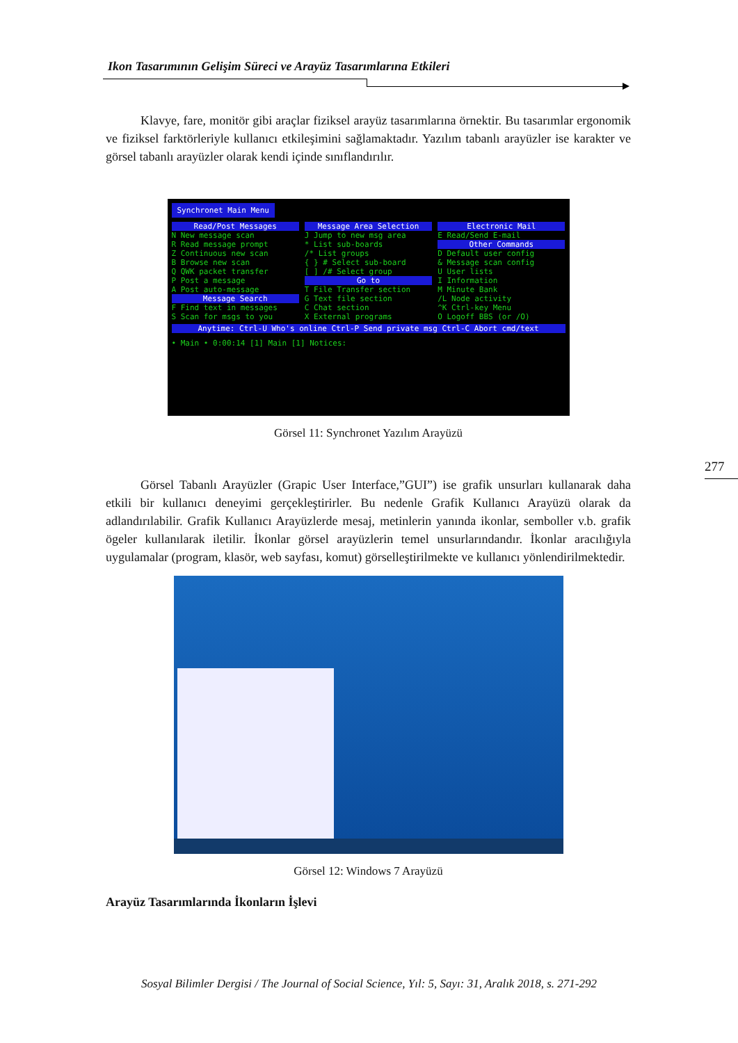Ikon Tasarımının Gelişim Süreci ve Arayüz Tasarımlarına Etkileri
277
Klavye, fare, monitör gibi araçlar fiziksel arayüz tasarımlarına örnektir. Bu tasarımlar ergonomik ve fiziksel farktörleriyle kullanıcı etkileşimini sağlamaktadır. Yazılım tabanlı arayüzler ise karakter ve görsel tabanlı arayüzler olarak kendi içinde sınıflandırılır.
Synchronet Main Menu
Read/Post Messages
N New message scan
R Read message prompt
Z Continuous new scan
B Browse new scan
Q QWK packet transfer
P Post a message
A Post auto-message
Message Search
F Find text in messages
S Scan for msgs to you
Message Area Selection
J Jump to new msg area
* List sub-boards
/* List groups
{ } # Select sub-board
[ ] /# Select group
Go to
T File Transfer section
G Text file section
C Chat section
X External programs
Electronic Mail
E Read/Send E-mail
Other Commands
D Default user config
& Message scan config
U User lists
I Information
M Minute Bank
/L Node activity
^K Ctrl-key Menu
O Logoff BBS (or /O)
Anytime: Ctrl-U Who's online Ctrl-P Send private msg Ctrl-C Abort cmd/text
• Main • 0:00:14 [1] Main [1] Notices:
Görsel 11: Synchronet Yazılım Arayüzü
Görsel Tabanlı Arayüzler (Grapic User Interface,”GUI”) ise grafik unsurları kullanarak daha etkili bir kullanıcı deneyimi gerçekleştirirler. Bu nedenle Grafik Kullanıcı Arayüzü olarak da adlandırılabilir. Grafik Kullanıcı Arayüzlerde mesaj, metinlerin yanında ikonlar, semboller v.b. grafik ögeler kullanılarak iletilir. İkonlar görsel arayüzlerin temel unsurlarındandır. İkonlar aracılığıyla uygulamalar (program, klasör, web sayfası, komut) görselleştirilmekte ve kullanıcı yönlendirilmektedir.
Görsel 12: Windows 7 Arayüzü
Arayüz Tasarımlarında İkonların İşlevi
Sosyal Bilimler Dergisi / The Journal of Social Science, Yıl: 5, Sayı: 31, Aralık 2018, s. 271-292